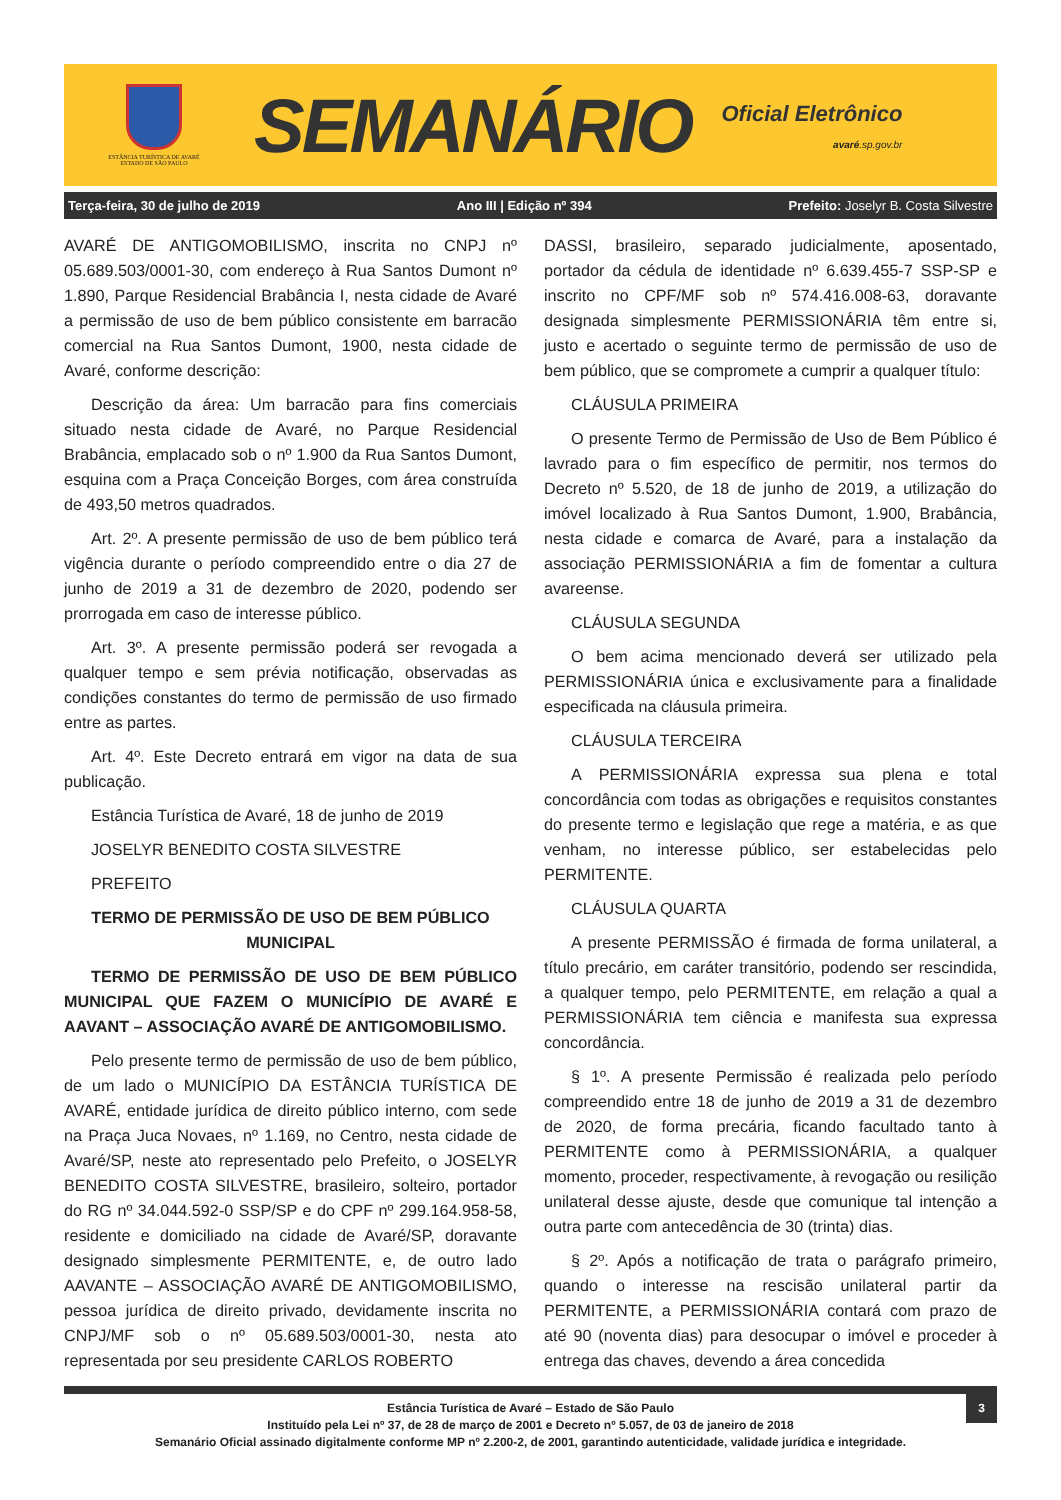ESTÂNCIA TURÍSTICA DE AVARÉ
ESTADO DE SÃO PAULO
SEMANÁRIO
Oficial Eletrônico
avaré.sp.gov.br
Terça-feira, 30 de julho de 2019 Ano III | Edição nº 394 Prefeito: Joselyr B. Costa Silvestre
AVARÉ DE ANTIGOMOBILISMO, inscrita no CNPJ nº 05.689.503/0001-30, com endereço à Rua Santos Dumont nº 1.890, Parque Residencial Brabância I, nesta cidade de Avaré a permissão de uso de bem público consistente em barracão comercial na Rua Santos Dumont, 1900, nesta cidade de Avaré, conforme descrição:
Descrição da área: Um barracão para fins comerciais situado nesta cidade de Avaré, no Parque Residencial Brabância, emplacado sob o nº 1.900 da Rua Santos Dumont, esquina com a Praça Conceição Borges, com área construída de 493,50 metros quadrados.
Art. 2º. A presente permissão de uso de bem público terá vigência durante o período compreendido entre o dia 27 de junho de 2019 a 31 de dezembro de 2020, podendo ser prorrogada em caso de interesse público.
Art. 3º. A presente permissão poderá ser revogada a qualquer tempo e sem prévia notificação, observadas as condições constantes do termo de permissão de uso firmado entre as partes.
Art. 4º. Este Decreto entrará em vigor na data de sua publicação.
Estância Turística de Avaré, 18 de junho de 2019
JOSELYR BENEDITO COSTA SILVESTRE
PREFEITO
TERMO DE PERMISSÃO DE USO DE BEM PÚBLICO MUNICIPAL
TERMO DE PERMISSÃO DE USO DE BEM PÚBLICO MUNICIPAL QUE FAZEM O MUNICÍPIO DE AVARÉ E AAVANT – ASSOCIAÇÃO AVARÉ DE ANTIGOMOBILISMO.
Pelo presente termo de permissão de uso de bem público, de um lado o MUNICÍPIO DA ESTÂNCIA TURÍSTICA DE AVARÉ, entidade jurídica de direito público interno, com sede na Praça Juca Novaes, nº 1.169, no Centro, nesta cidade de Avaré/SP, neste ato representado pelo Prefeito, o JOSELYR BENEDITO COSTA SILVESTRE, brasileiro, solteiro, portador do RG nº 34.044.592-0 SSP/SP e do CPF nº 299.164.958-58, residente e domiciliado na cidade de Avaré/SP, doravante designado simplesmente PERMITENTE, e, de outro lado AAVANTE – ASSOCIAÇÃO AVARÉ DE ANTIGOMOBILISMO, pessoa jurídica de direito privado, devidamente inscrita no CNPJ/MF sob o nº 05.689.503/0001-30, nesta ato representada por seu presidente CARLOS ROBERTO
DASSI, brasileiro, separado judicialmente, aposentado, portador da cédula de identidade nº 6.639.455-7 SSP-SP e inscrito no CPF/MF sob nº 574.416.008-63, doravante designada simplesmente PERMISSIONÁRIA têm entre si, justo e acertado o seguinte termo de permissão de uso de bem público, que se compromete a cumprir a qualquer título:
CLÁUSULA PRIMEIRA
O presente Termo de Permissão de Uso de Bem Público é lavrado para o fim específico de permitir, nos termos do Decreto nº 5.520, de 18 de junho de 2019, a utilização do imóvel localizado à Rua Santos Dumont, 1.900, Brabância, nesta cidade e comarca de Avaré, para a instalação da associação PERMISSIONÁRIA a fim de fomentar a cultura avareense.
CLÁUSULA SEGUNDA
O bem acima mencionado deverá ser utilizado pela PERMISSIONÁRIA única e exclusivamente para a finalidade especificada na cláusula primeira.
CLÁUSULA TERCEIRA
A PERMISSIONÁRIA expressa sua plena e total concordância com todas as obrigações e requisitos constantes do presente termo e legislação que rege a matéria, e as que venham, no interesse público, ser estabelecidas pelo PERMITENTE.
CLÁUSULA QUARTA
A presente PERMISSÃO é firmada de forma unilateral, a título precário, em caráter transitório, podendo ser rescindida, a qualquer tempo, pelo PERMITENTE, em relação a qual a PERMISSIONÁRIA tem ciência e manifesta sua expressa concordância.
§ 1º. A presente Permissão é realizada pelo período compreendido entre 18 de junho de 2019 a 31 de dezembro de 2020, de forma precária, ficando facultado tanto à PERMITENTE como à PERMISSIONÁRIA, a qualquer momento, proceder, respectivamente, à revogação ou resilição unilateral desse ajuste, desde que comunique tal intenção a outra parte com antecedência de 30 (trinta) dias.
§ 2º. Após a notificação de trata o parágrafo primeiro, quando o interesse na rescisão unilateral partir da PERMITENTE, a PERMISSIONÁRIA contará com prazo de até 90 (noventa dias) para desocupar o imóvel e proceder à entrega das chaves, devendo a área concedida
3 Estância Turística de Avaré – Estado de São Paulo
Instituído pela Lei nº 37, de 28 de março de 2001 e Decreto nº 5.057, de 03 de janeiro de 2018
Semanário Oficial assinado digitalmente conforme MP nº 2.200-2, de 2001, garantindo autenticidade, validade jurídica e integridade.